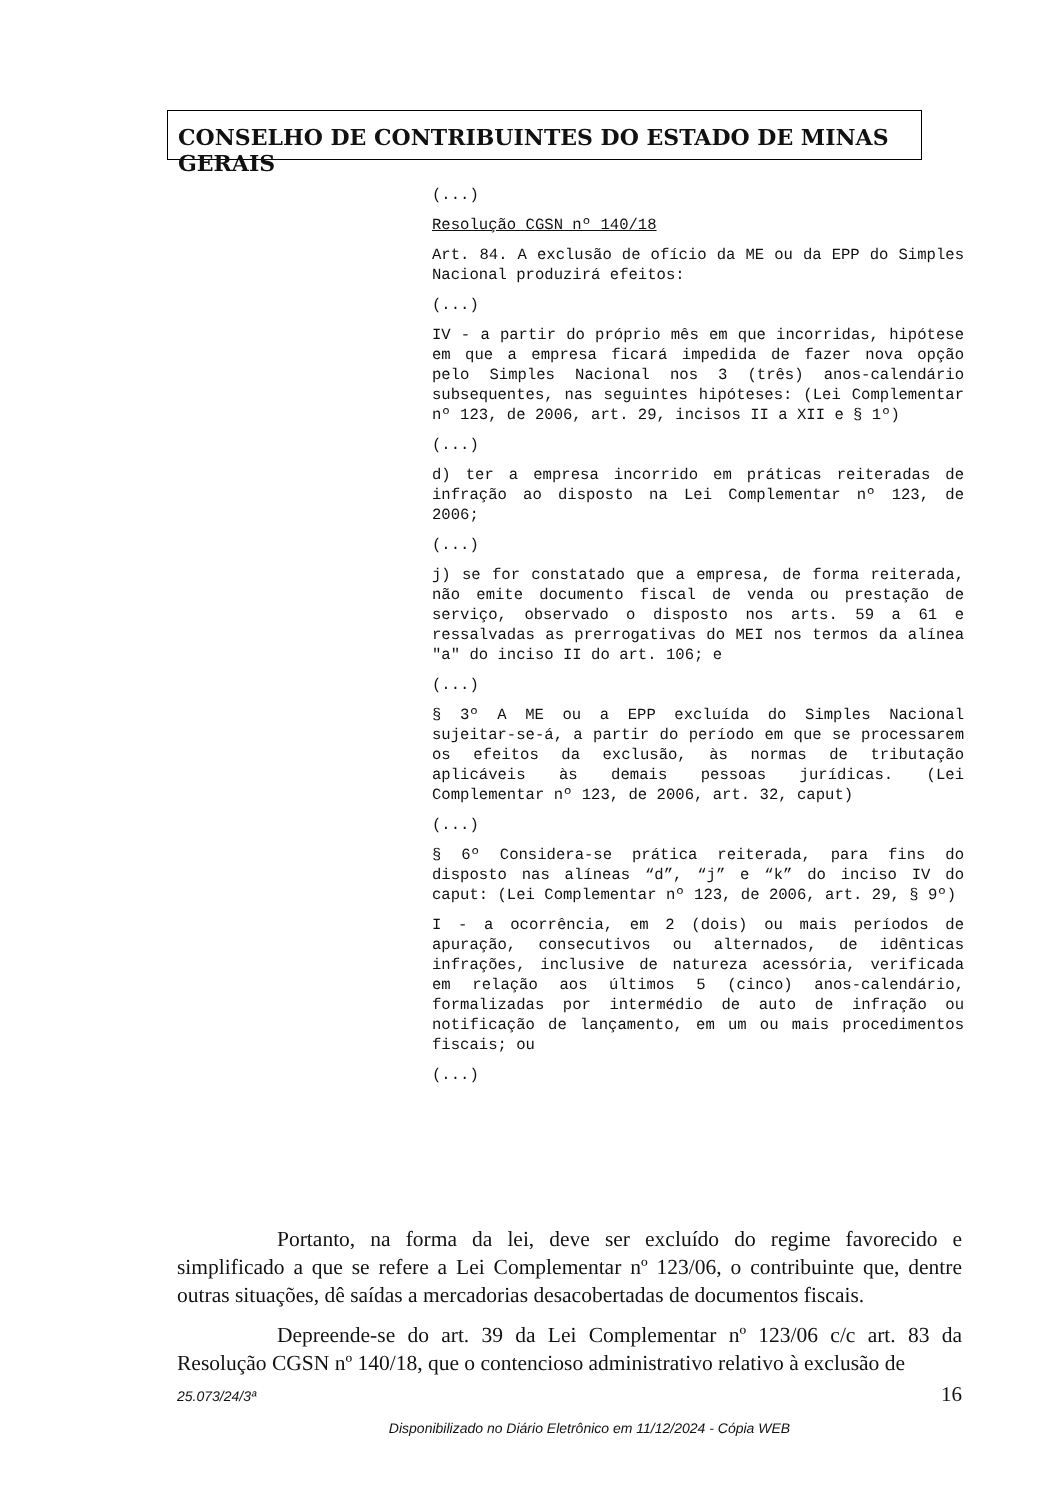CONSELHO DE CONTRIBUINTES DO ESTADO DE MINAS GERAIS
(...)
Resolução CGSN nº 140/18
Art. 84. A exclusão de ofício da ME ou da EPP do Simples Nacional produzirá efeitos:
(...)
IV - a partir do próprio mês em que incorridas, hipótese em que a empresa ficará impedida de fazer nova opção pelo Simples Nacional nos 3 (três) anos-calendário subsequentes, nas seguintes hipóteses: (Lei Complementar nº 123, de 2006, art. 29, incisos II a XII e § 1º)
(...)
d) ter a empresa incorrido em práticas reiteradas de infração ao disposto na Lei Complementar nº 123, de 2006;
(...)
j) se for constatado que a empresa, de forma reiterada, não emite documento fiscal de venda ou prestação de serviço, observado o disposto nos arts. 59 a 61 e ressalvadas as prerrogativas do MEI nos termos da alínea "a" do inciso II do art. 106; e
(...)
§ 3º A ME ou a EPP excluída do Simples Nacional sujeitar-se-á, a partir do período em que se processarem os efeitos da exclusão, às normas de tributação aplicáveis às demais pessoas jurídicas. (Lei Complementar nº 123, de 2006, art. 32, caput)
(...)
§ 6º Considera-se prática reiterada, para fins do disposto nas alíneas “d”, “j” e “k” do inciso IV do caput: (Lei Complementar nº 123, de 2006, art. 29, § 9º)
I - a ocorrência, em 2 (dois) ou mais períodos de apuração, consecutivos ou alternados, de idênticas infrações, inclusive de natureza acessória, verificada em relação aos últimos 5 (cinco) anos-calendário, formalizadas por intermédio de auto de infração ou notificação de lançamento, em um ou mais procedimentos fiscais; ou
(...)
Portanto, na forma da lei, deve ser excluído do regime favorecido e simplificado a que se refere a Lei Complementar nº 123/06, o contribuinte que, dentre outras situações, dê saídas a mercadorias desacobertadas de documentos fiscais.
Depreende-se do art. 39 da Lei Complementar nº 123/06 c/c art. 83 da Resolução CGSN nº 140/18, que o contencioso administrativo relativo à exclusão de
16
25.073/24/3ª
Disponibilizado no Diário Eletrônico em 11/12/2024 - Cópia WEB